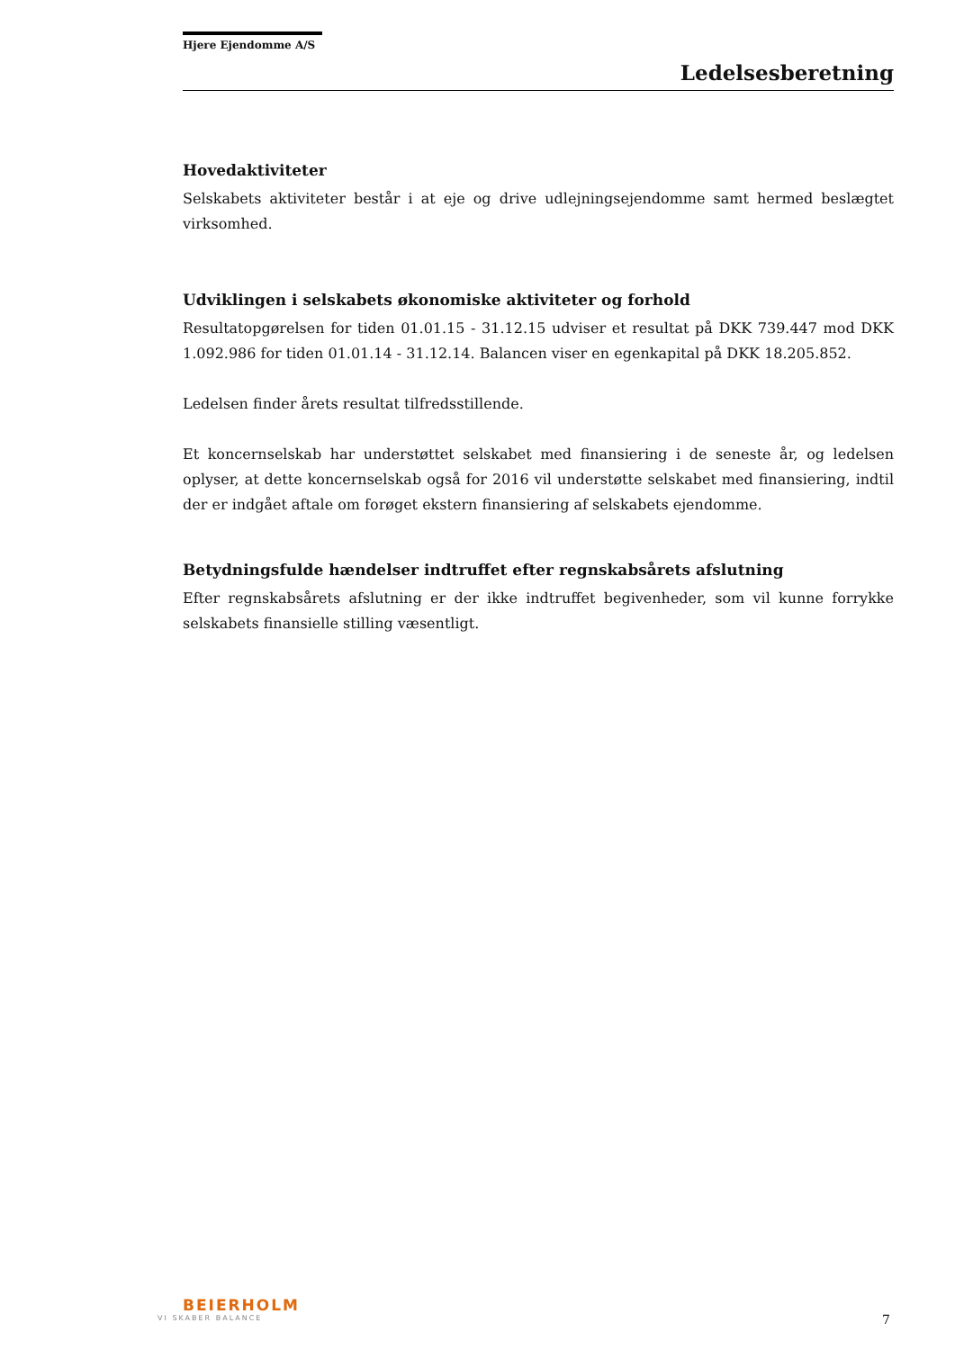Hjere Ejendomme A/S
Ledelsesberetning
Hovedaktiviteter
Selskabets aktiviteter består i at eje og drive udlejningsejendomme samt hermed beslægtet virksomhed.
Udviklingen i selskabets økonomiske aktiviteter og forhold
Resultatopgørelsen for tiden 01.01.15 - 31.12.15 udviser et resultat på DKK 739.447 mod DKK 1.092.986 for tiden 01.01.14 - 31.12.14. Balancen viser en egenkapital på DKK 18.205.852.
Ledelsen finder årets resultat tilfredsstillende.
Et koncernselskab har understøttet selskabet med finansiering i de seneste år, og ledelsen oplyser, at dette koncernselskab også for 2016 vil understøtte selskabet med finansiering, indtil der er indgået aftale om forøget ekstern finansiering af selskabets ejendomme.
Betydningsfulde hændelser indtruffet efter regnskabsårets afslutning
Efter regnskabsårets afslutning er der ikke indtruffet begivenheder, som vil kunne forrykke selskabets finansielle stilling væsentligt.
BEIERHOLM
VI SKABER BALANCE
7